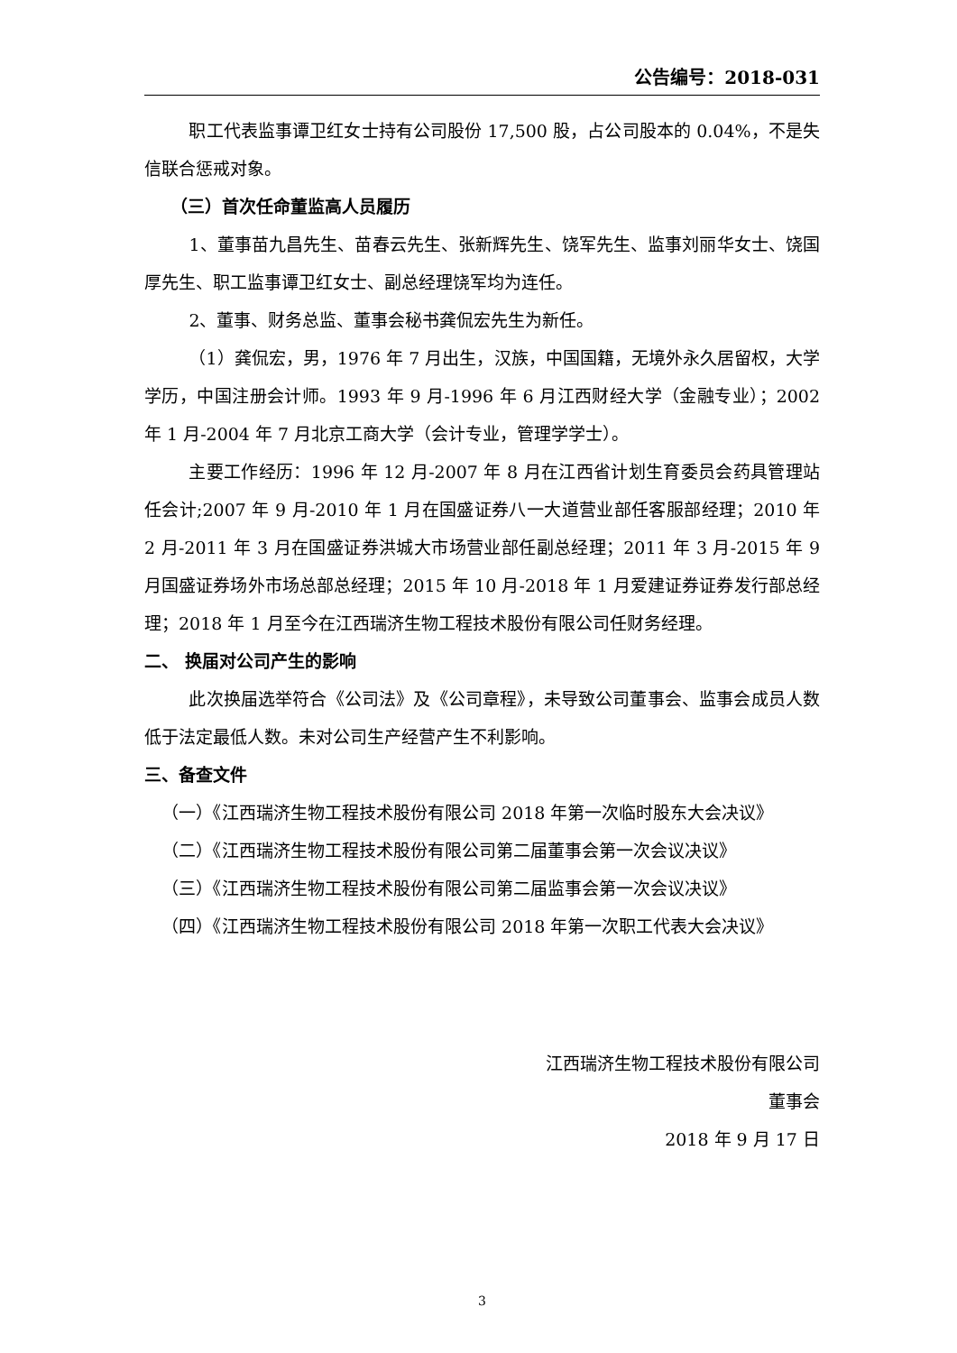公告编号：2018-031
职工代表监事谭卫红女士持有公司股份 17,500 股，占公司股本的 0.04%，不是失信联合惩戒对象。
（三）首次任命董监高人员履历
1、董事苗九昌先生、苗春云先生、张新辉先生、饶军先生、监事刘丽华女士、饶国厚先生、职工监事谭卫红女士、副总经理饶军均为连任。
2、董事、财务总监、董事会秘书龚侃宏先生为新任。
（1）龚侃宏，男，1976 年 7 月出生，汉族，中国国籍，无境外永久居留权，大学学历，中国注册会计师。1993 年 9 月-1996 年 6 月江西财经大学（金融专业）；2002 年 1 月-2004 年 7 月北京工商大学（会计专业，管理学学士）。
主要工作经历：1996 年 12 月-2007 年 8 月在江西省计划生育委员会药具管理站任会计;2007 年 9 月-2010 年 1 月在国盛证券八一大道营业部任客服部经理；2010 年 2 月-2011 年 3 月在国盛证券洪城大市场营业部任副总经理；2011 年 3 月-2015 年 9 月国盛证券场外市场总部总经理；2015 年 10 月-2018 年 1 月爱建证券证券发行部总经理；2018 年 1 月至今在江西瑞济生物工程技术股份有限公司任财务经理。
二、 换届对公司产生的影响
此次换届选举符合《公司法》及《公司章程》，未导致公司董事会、监事会成员人数低于法定最低人数。未对公司生产经营产生不利影响。
三、备查文件
（一）《江西瑞济生物工程技术股份有限公司 2018 年第一次临时股东大会决议》
（二）《江西瑞济生物工程技术股份有限公司第二届董事会第一次会议决议》
（三）《江西瑞济生物工程技术股份有限公司第二届监事会第一次会议决议》
（四）《江西瑞济生物工程技术股份有限公司 2018 年第一次职工代表大会决议》
江西瑞济生物工程技术股份有限公司
董事会
2018 年 9 月 17 日
3